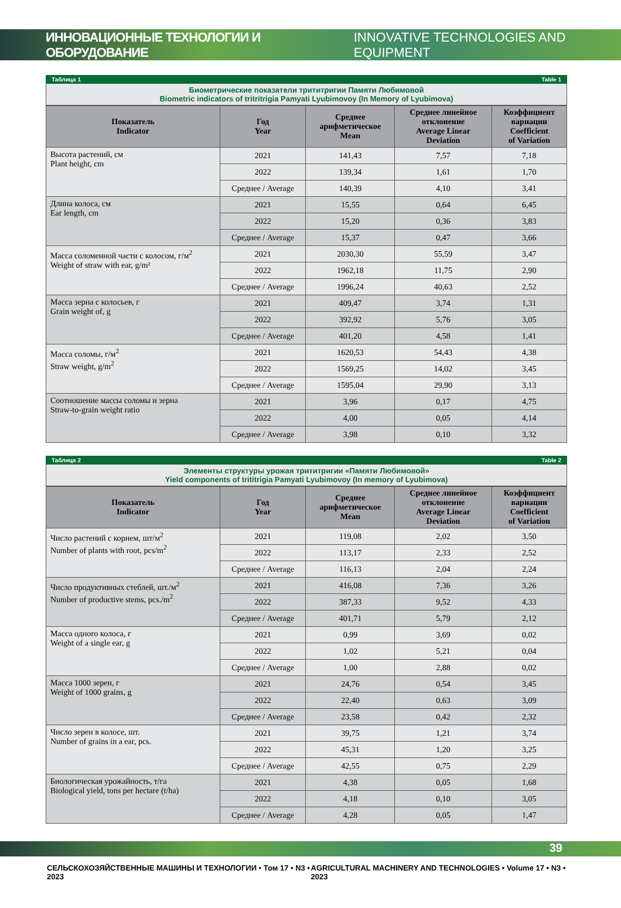ИННОВАЦИОННЫЕ ТЕХНОЛОГИИ И ОБОРУДОВАНИЕ INNOVATIVE TECHNOLOGIES AND EQUIPMENT
Таблица 1 Table 1
Биометрические показатели трититригии Памяти Любимовой
Biometric indicators of tritritrigia Pamyati Lyubimovoy (In Memory of Lyubimova)
| Показатель Indicator | Год Year | Среднее арифметическое Mean | Среднее линейное отклонение Average Linear Deviation | Коэффициент вариации Coefficient of Variation |
| --- | --- | --- | --- | --- |
| Высота растений, см Plant height, cm | 2021 | 141,43 | 7,57 | 7,18 |
| | 2022 | 139,34 | 1,61 | 1,70 |
| | Среднее / Average | 140,39 | 4,10 | 3,41 |
| Длина колоса, см Ear length, cm | 2021 | 15,55 | 0,64 | 6,45 |
| | 2022 | 15,20 | 0,36 | 3,83 |
| | Среднее / Average | 15,37 | 0,47 | 3,66 |
| Масса соломенной части с колосом, г/м<sup>2</sup> Weight of straw with ear, g/m² | 2021 | 2030,30 | 55,59 | 3,47 |
| | 2022 | 1962,18 | 11,75 | 2,90 |
| | Среднее / Average | 1996,24 | 40,63 | 2,52 |
| Масса зерна с колосьев, г Grain weight of, g | 2021 | 409,47 | 3,74 | 1,31 |
| | 2022 | 392,92 | 5,76 | 3,05 |
| | Среднее / Average | 401,20 | 4,58 | 1,41 |
| Масса соломы, г/м<sup>2</sup> Straw weight, g/m<sup>2</sup> | 2021 | 1620,53 | 54,43 | 4,38 |
| | 2022 | 1569,25 | 14,02 | 3,45 |
| | Среднее / Average | 1595,04 | 29,90 | 3,13 |
| Соотношение массы соломы и зерна Straw-to-grain weight ratio | 2021 | 3,96 | 0,17 | 4,75 |
| | 2022 | 4,00 | 0,05 | 4,14 |
| | Среднее / Average | 3,98 | 0,10 | 3,32 |
Таблица 2 Table 2
Элементы структуры урожая трититригии «Памяти Любимовой»
Yield components of trititrigia Pamyati Lyubimovoy (In memory of Lyubimova)
| Показатель Indicator | Год Year | Среднее арифметическое Mean | Среднее линейное отклонение Average Linear Deviation | Коэффициент вариации Coefficient of Variation |
| --- | --- | --- | --- | --- |
| Число растений с корнем, шт/м<sup>2</sup> Number of plants with root, pcs/m<sup>2</sup> | 2021 | 119,08 | 2,02 | 3,50 |
| | 2022 | 113,17 | 2,33 | 2,52 |
| | Среднее / Average | 116,13 | 2,04 | 2,24 |
| Число продуктивных стеблей, шт./м<sup>2</sup> Number of productive stems, pcs./m<sup>2</sup> | 2021 | 416,08 | 7,36 | 3,26 |
| | 2022 | 387,33 | 9,52 | 4,33 |
| | Среднее / Average | 401,71 | 5,79 | 2,12 |
| Масса одного колоса, г Weight of a single ear, g | 2021 | 0,99 | 3,69 | 0,02 |
| | 2022 | 1,02 | 5,21 | 0,04 |
| | Среднее / Average | 1,00 | 2,88 | 0,02 |
| Масса 1000 зерен, г Weight of 1000 grains, g | 2021 | 24,76 | 0,54 | 3,45 |
| | 2022 | 22,40 | 0,63 | 3,09 |
| | Среднее / Average | 23,58 | 0,42 | 2,32 |
| Число зерен в колосе, шт. Number of grains in a ear, pcs. | 2021 | 39,75 | 1,21 | 3,74 |
| | 2022 | 45,31 | 1,20 | 3,25 |
| | Среднее / Average | 42,55 | 0,75 | 2,29 |
| Биологическая урожайность, т/га Biological yield, tons per hectare (t/ha) | 2021 | 4,38 | 0,05 | 1,68 |
| | 2022 | 4,18 | 0,10 | 3,05 |
| | Среднее / Average | 4,28 | 0,05 | 1,47 |
39
СЕЛЬСКОХОЗЯЙСТВЕННЫЕ МАШИНЫ И ТЕХНОЛОГИИ • Том 17 • N3 • 2023 AGRICULTURAL MACHINERY AND TECHNOLOGIES • Volume 17 • N3 • 2023